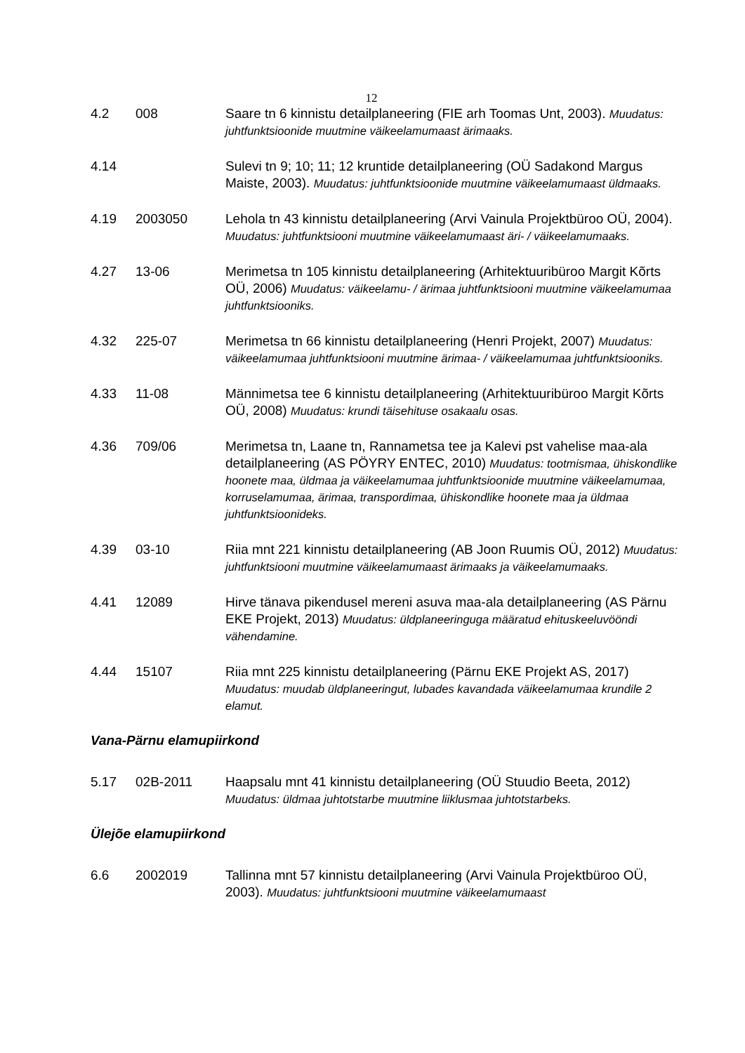12
4.2 008 Saare tn 6 kinnistu detailplaneering (FIE arh Toomas Unt, 2003). Muudatus: juhtfunktsioonide muutmine väikeelamumaast ärimaaks.
4.14 Sulevi tn 9; 10; 11; 12 kruntide detailplaneering (OÜ Sadakond Margus Maiste, 2003). Muudatus: juhtfunktsioonide muutmine väikeelamumaast üldmaaks.
4.19 2003050 Lehola tn 43 kinnistu detailplaneering (Arvi Vainula Projektbüroo OÜ, 2004). Muudatus: juhtfunktsiooni muutmine väikeelamumaast äri- / väikeelamumaaks.
4.27 13-06 Merimetsa tn 105 kinnistu detailplaneering (Arhitektuuribüroo Margit Kõrts OÜ, 2006) Muudatus: väikeelamu- / ärimaa juhtfunktsiooni muutmine väikeelamumaa juhtfunktsiooniks.
4.32 225-07 Merimetsa tn 66 kinnistu detailplaneering (Henri Projekt, 2007) Muudatus: väikeelamumaa juhtfunktsiooni muutmine ärimaa- / väikeelamumaa juhtfunktsiooniks.
4.33 11-08 Männimetsa tee 6 kinnistu detailplaneering (Arhitektuuribüroo Margit Kõrts OÜ, 2008) Muudatus: krundi täisehituse osakaalu osas.
4.36 709/06 Merimetsa tn, Laane tn, Rannametsa tee ja Kalevi pst vahelise maa-ala detailplaneering (AS PÖYRY ENTEC, 2010) Muudatus: tootmismaa, ühiskondlike hoonete maa, üldmaa ja väikeelamumaa juhtfunktsioonide muutmine väikeelamumaa, korruselamumaa, ärimaa, transpordimaa, ühiskondlike hoonete maa ja üldmaa juhtfunktsioonideks.
4.39 03-10 Riia mnt 221 kinnistu detailplaneering (AB Joon Ruumis OÜ, 2012) Muudatus: juhtfunktsiooni muutmine väikeelamumaast ärimaaks ja väikeelamumaaks.
4.41 12089 Hirve tänava pikendusel mereni asuva maa-ala detailplaneering (AS Pärnu EKE Projekt, 2013) Muudatus: üldplaneeringuga määratud ehituskeeluvööndi vähendamine.
4.44 15107 Riia mnt 225 kinnistu detailplaneering (Pärnu EKE Projekt AS, 2017) Muudatus: muudab üldplaneeringut, lubades kavandada väikeelamumaa krundile 2 elamut.
Vana-Pärnu elamupiirkond
5.17 02B-2011 Haapsalu mnt 41 kinnistu detailplaneering (OÜ Stuudio Beeta, 2012) Muudatus: üldmaa juhtotstarbe muutmine liiklusmaa juhtotstarbeks.
Ülejõe elamupiirkond
6.6 2002019 Tallinna mnt 57 kinnistu detailplaneering (Arvi Vainula Projektbüroo OÜ, 2003). Muudatus: juhtfunktsiooni muutmine väikeelamumaast